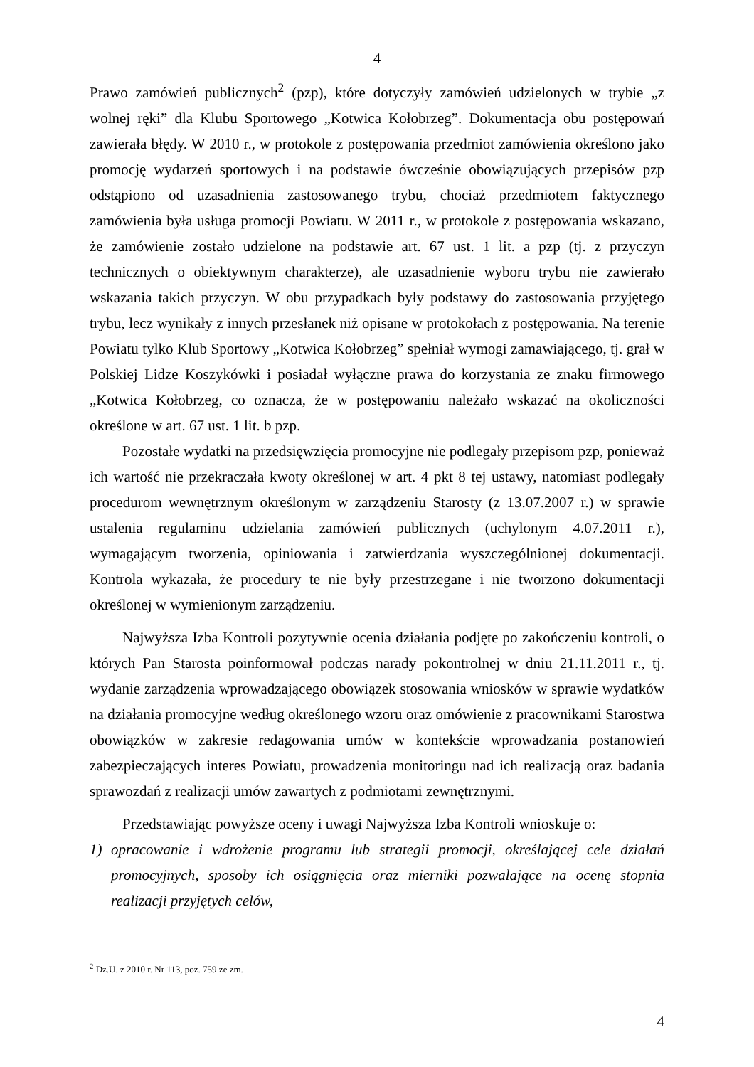4
Prawo zamówień publicznych<sup>2</sup> (pzp), które dotyczyły zamówień udzielonych w trybie „z wolnej ręki” dla Klubu Sportowego „Kotwica Kołobrzeg”. Dokumentacja obu postępowań zawierała błędy. W 2010 r., w protokole z postępowania przedmiot zamówienia określono jako promocję wydarzeń sportowych i na podstawie ówcześnie obowiązujących przepisów pzp odstąpiono od uzasadnienia zastosowanego trybu, chociaż przedmiotem faktycznego zamówienia była usługa promocji Powiatu. W 2011 r., w protokole z postępowania wskazano, że zamówienie zostało udzielone na podstawie art. 67 ust. 1 lit. a pzp (tj. z przyczyn technicznych o obiektywnym charakterze), ale uzasadnienie wyboru trybu nie zawierało wskazania takich przyczyn. W obu przypadkach były podstawy do zastosowania przyjętego trybu, lecz wynikały z innych przesłanek niż opisane w protokołach z postępowania. Na terenie Powiatu tylko Klub Sportowy „Kotwica Kołobrzeg” spełniał wymogi zamawiającego, tj. grał w Polskiej Lidze Koszykówki i posiadał wyłączne prawa do korzystania ze znaku firmowego „Kotwica Kołobrzeg, co oznacza, że w postępowaniu należało wskazać na okoliczności określone w art. 67 ust. 1 lit. b pzp.
Pozostałe wydatki na przedsięwzięcia promocyjne nie podlegały przepisom pzp, ponieważ ich wartość nie przekraczała kwoty określonej w art. 4 pkt 8 tej ustawy, natomiast podlegały procedurom wewnętrznym określonym w zarządzeniu Starosty (z 13.07.2007 r.) w sprawie ustalenia regulaminu udzielania zamówień publicznych (uchylonym 4.07.2011 r.), wymagającym tworzenia, opiniowania i zatwierdzania wyszczególnionej dokumentacji. Kontrola wykazała, że procedury te nie były przestrzegane i nie tworzono dokumentacji określonej w wymienionym zarządzeniu.
Najwyższa Izba Kontroli pozytywnie ocenia działania podjęte po zakończeniu kontroli, o których Pan Starosta poinformował podczas narady pokontrolnej w dniu 21.11.2011 r., tj. wydanie zarządzenia wprowadzającego obowiązek stosowania wniosków w sprawie wydatków na działania promocyjne według określonego wzoru oraz omówienie z pracownikami Starostwa obowiązków w zakresie redagowania umów w kontekście wprowadzania postanowień zabezpieczających interes Powiatu, prowadzenia monitoringu nad ich realizacją oraz badania sprawozdań z realizacji umów zawartych z podmiotami zewnętrznymi.
Przedstawiając powyższe oceny i uwagi Najwyższa Izba Kontroli wnioskuje o:
1) opracowanie i wdrożenie programu lub strategii promocji, określającej cele działań promocyjnych, sposoby ich osiągnięcia oraz mierniki pozwalające na ocenę stopnia realizacji przyjętych celów,
<sup>2</sup> Dz.U. z 2010 r. Nr 113, poz. 759 ze zm.
4